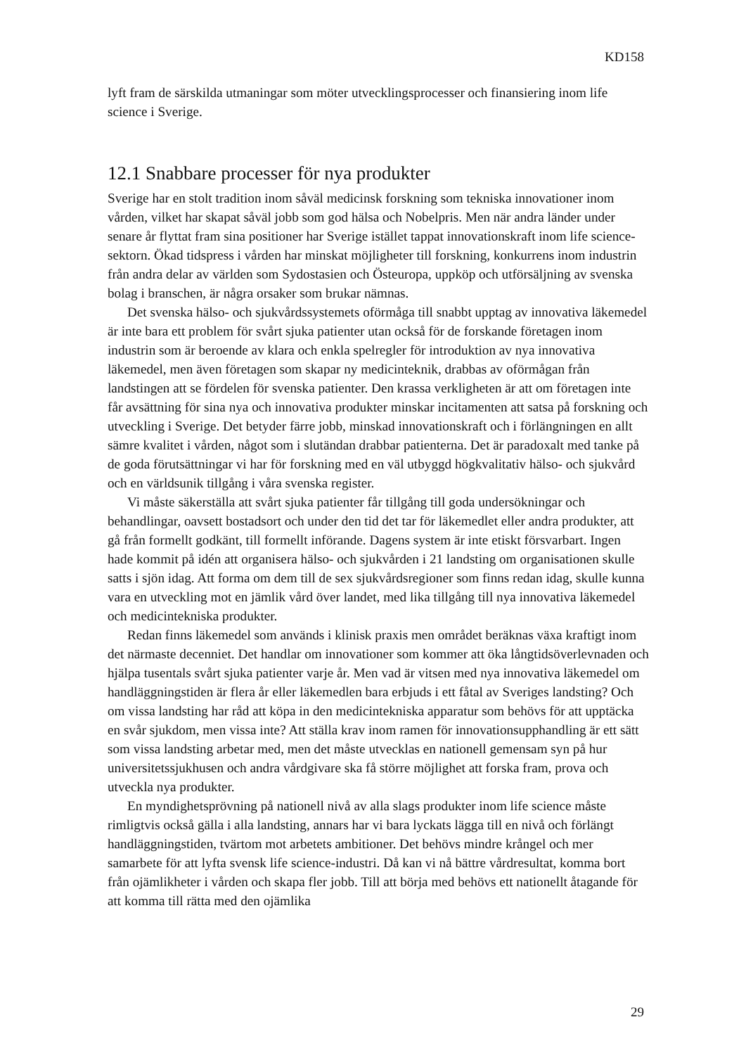KD158
lyft fram de särskilda utmaningar som möter utvecklingsprocesser och finansiering inom life science i Sverige.
12.1 Snabbare processer för nya produkter
Sverige har en stolt tradition inom såväl medicinsk forskning som tekniska innovationer inom vården, vilket har skapat såväl jobb som god hälsa och Nobelpris. Men när andra länder under senare år flyttat fram sina positioner har Sverige istället tappat innovationskraft inom life science-sektorn. Ökad tidspress i vården har minskat möjligheter till forskning, konkurrens inom industrin från andra delar av världen som Sydostasien och Östeuropa, uppköp och utförsäljning av svenska bolag i branschen, är några orsaker som brukar nämnas.
Det svenska hälso- och sjukvårdssystemets oförmåga till snabbt upptag av innovativa läkemedel är inte bara ett problem för svårt sjuka patienter utan också för de forskande företagen inom industrin som är beroende av klara och enkla spelregler för introduktion av nya innovativa läkemedel, men även företagen som skapar ny medicinteknik, drabbas av oförmågan från landstingen att se fördelen för svenska patienter. Den krassa verkligheten är att om företagen inte får avsättning för sina nya och innovativa produkter minskar incitamenten att satsa på forskning och utveckling i Sverige. Det betyder färre jobb, minskad innovationskraft och i förlängningen en allt sämre kvalitet i vården, något som i slutändan drabbar patienterna. Det är paradoxalt med tanke på de goda förutsättningar vi har för forskning med en väl utbyggd högkvalitativ hälso- och sjukvård och en världsunik tillgång i våra svenska register.
Vi måste säkerställa att svårt sjuka patienter får tillgång till goda undersökningar och behandlingar, oavsett bostadsort och under den tid det tar för läkemedlet eller andra produkter, att gå från formellt godkänt, till formellt införande. Dagens system är inte etiskt försvarbart. Ingen hade kommit på idén att organisera hälso- och sjukvården i 21 landsting om organisationen skulle satts i sjön idag. Att forma om dem till de sex sjukvårdsregioner som finns redan idag, skulle kunna vara en utveckling mot en jämlik vård över landet, med lika tillgång till nya innovativa läkemedel och medicintekniska produkter.
Redan finns läkemedel som används i klinisk praxis men området beräknas växa kraftigt inom det närmaste decenniet. Det handlar om innovationer som kommer att öka långtidsöverlevnaden och hjälpa tusentals svårt sjuka patienter varje år. Men vad är vitsen med nya innovativa läkemedel om handläggningstiden är flera år eller läkemedlen bara erbjuds i ett fåtal av Sveriges landsting? Och om vissa landsting har råd att köpa in den medicintekniska apparatur som behövs för att upptäcka en svår sjukdom, men vissa inte? Att ställa krav inom ramen för innovationsupphandling är ett sätt som vissa landsting arbetar med, men det måste utvecklas en nationell gemensam syn på hur universitetssjukhusen och andra vårdgivare ska få större möjlighet att forska fram, prova och utveckla nya produkter.
En myndighetsprövning på nationell nivå av alla slags produkter inom life science måste rimligtvis också gälla i alla landsting, annars har vi bara lyckats lägga till en nivå och förlängt handläggningstiden, tvärtom mot arbetets ambitioner. Det behövs mindre krångel och mer samarbete för att lyfta svensk life science-industri. Då kan vi nå bättre vårdresultat, komma bort från ojämlikheter i vården och skapa fler jobb. Till att börja med behövs ett nationellt åtagande för att komma till rätta med den ojämlika
29